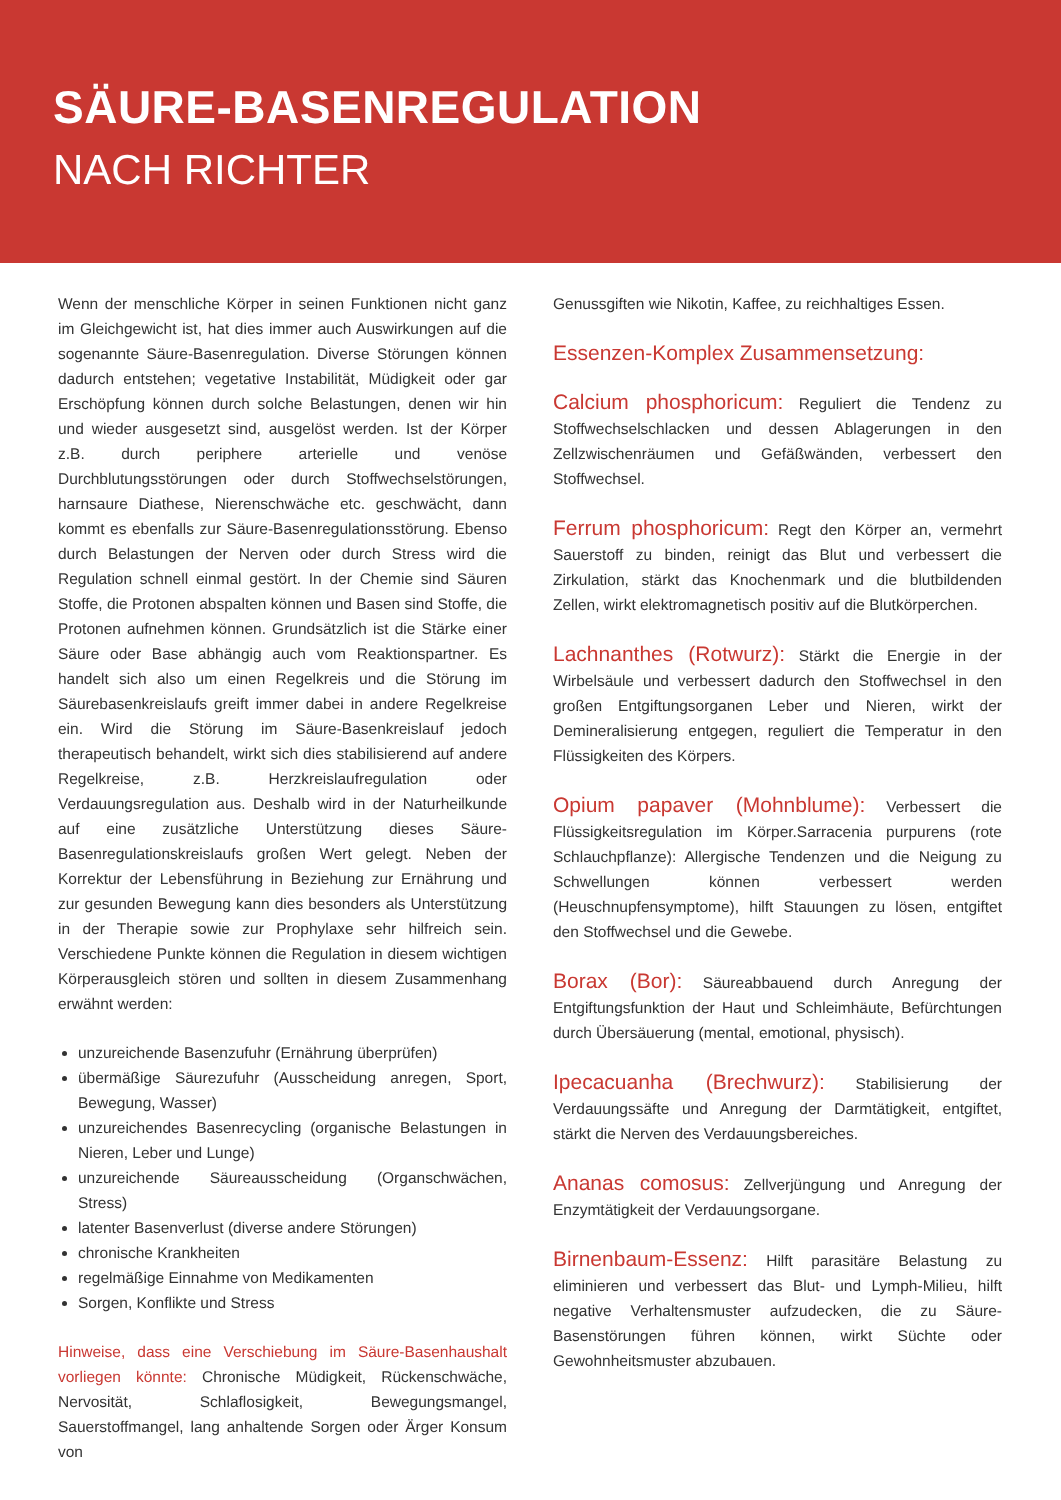SÄURE-BASENREGULATION
NACH RICHTER
Wenn der menschliche Körper in seinen Funktionen nicht ganz im Gleichgewicht ist, hat dies immer auch Auswirkungen auf die sogenannte Säure-Basenregulation. Diverse Störungen können dadurch entstehen; vegetative Instabilität, Müdigkeit oder gar Erschöpfung können durch solche Belastungen, denen wir hin und wieder ausgesetzt sind, ausgelöst werden. Ist der Körper z.B. durch periphere arterielle und venöse Durchblutungsstörungen oder durch Stoffwechselstörungen, harnsaure Diathese, Nierenschwäche etc. geschwächt, dann kommt es ebenfalls zur Säure-Basenregulationsstörung. Ebenso durch Belastungen der Nerven oder durch Stress wird die Regulation schnell einmal gestört. In der Chemie sind Säuren Stoffe, die Protonen abspalten können und Basen sind Stoffe, die Protonen aufnehmen können. Grundsätzlich ist die Stärke einer Säure oder Base abhängig auch vom Reaktionspartner. Es handelt sich also um einen Regelkreis und die Störung im Säurebasenkreislaufs greift immer dabei in andere Regelkreise ein. Wird die Störung im Säure-Basenkreislauf jedoch therapeutisch behandelt, wirkt sich dies stabilisierend auf andere Regelkreise, z.B. Herzkreislaufregulation oder Verdauungsregulation aus. Deshalb wird in der Naturheilkunde auf eine zusätzliche Unterstützung dieses Säure-Basenregulationskreislaufs großen Wert gelegt. Neben der Korrektur der Lebensführung in Beziehung zur Ernährung und zur gesunden Bewegung kann dies besonders als Unterstützung in der Therapie sowie zur Prophylaxe sehr hilfreich sein. Verschiedene Punkte können die Regulation in diesem wichtigen Körperausgleich stören und sollten in diesem Zusammenhang erwähnt werden:
unzureichende Basenzufuhr (Ernährung überprüfen)
übermäßige Säurezufuhr (Ausscheidung anregen, Sport, Bewegung, Wasser)
unzureichendes Basenrecycling (organische Belastungen in Nieren, Leber und Lunge)
unzureichende Säureausscheidung (Organschwächen, Stress)
latenter Basenverlust (diverse andere Störungen)
chronische Krankheiten
regelmäßige Einnahme von Medikamenten
Sorgen, Konflikte und Stress
Hinweise, dass eine Verschiebung im Säure-Basenhaushalt vorliegen könnte: Chronische Müdigkeit, Rückenschwäche, Nervosität, Schlaflosigkeit, Bewegungsmangel, Sauerstoffmangel, lang anhaltende Sorgen oder Ärger Konsum von
Genussgiften wie Nikotin, Kaffee, zu reichhaltiges Essen.
Essenzen-Komplex Zusammensetzung:
Calcium phosphoricum: Reguliert die Tendenz zu Stoffwechselschlacken und dessen Ablagerungen in den Zellzwischenräumen und Gefäßwänden, verbessert den Stoffwechsel.
Ferrum phosphoricum: Regt den Körper an, vermehrt Sauerstoff zu binden, reinigt das Blut und verbessert die Zirkulation, stärkt das Knochenmark und die blutbildenden Zellen, wirkt elektromagnetisch positiv auf die Blutkörperchen.
Lachnanthes (Rotwurz): Stärkt die Energie in der Wirbelsäule und verbessert dadurch den Stoffwechsel in den großen Entgiftungsorganen Leber und Nieren, wirkt der Demineralisierung entgegen, reguliert die Temperatur in den Flüssigkeiten des Körpers.
Opium papaver (Mohnblume): Verbessert die Flüssigkeitsregulation im Körper.Sarracenia purpurens (rote Schlauchpflanze): Allergische Tendenzen und die Neigung zu Schwellungen können verbessert werden (Heuschnupfensymptome), hilft Stauungen zu lösen, entgiftet den Stoffwechsel und die Gewebe.
Borax (Bor): Säureabbauend durch Anregung der Entgiftungsfunktion der Haut und Schleimhäute, Befürchtungen durch Übersäuerung (mental, emotional, physisch).
Ipecacuanha (Brechwurz): Stabilisierung der Verdauungssäfte und Anregung der Darmtätigkeit, entgiftet, stärkt die Nerven des Verdauungsbereiches.
Ananas comosus: Zellverjüngung und Anregung der Enzymtätigkeit der Verdauungsorgane.
Birnenbaum-Essenz: Hilft parasitäre Belastung zu eliminieren und verbessert das Blut- und Lymph-Milieu, hilft negative Verhaltensmuster aufzudecken, die zu Säure-Basenstörungen führen können, wirkt Süchte oder Gewohnheitsmuster abzubauen.